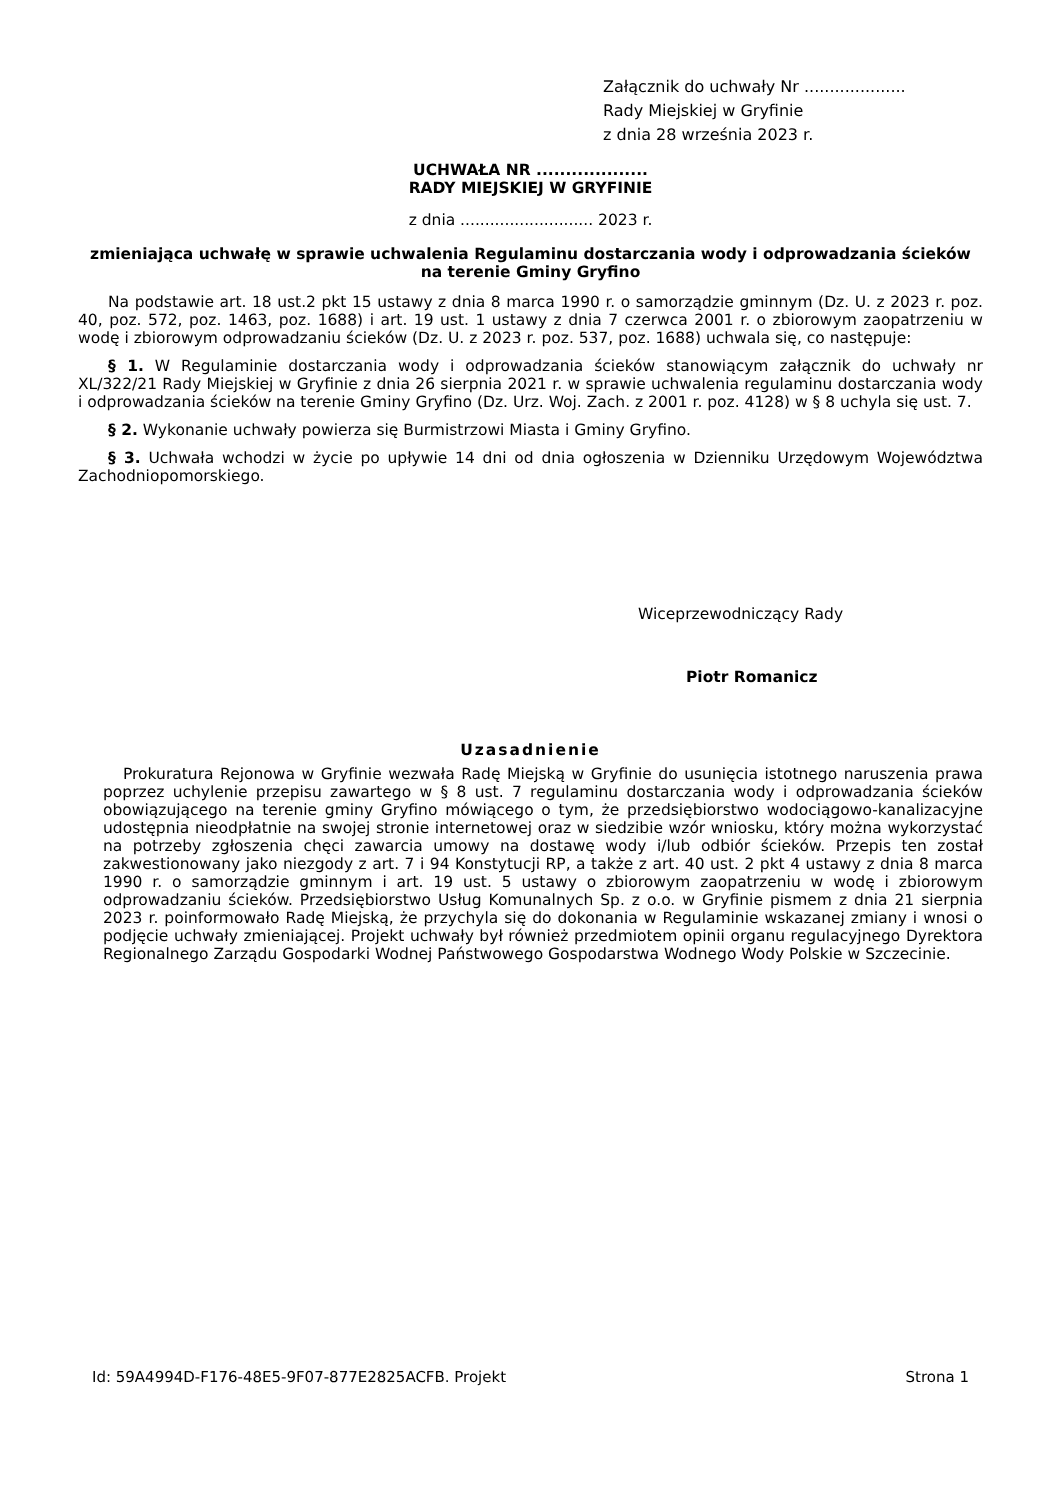Załącznik do uchwały Nr ....................
Rady Miejskiej w Gryfinie
z dnia 28 września 2023 r.
UCHWAŁA NR ...................
RADY MIEJSKIEJ W GRYFINIE
z dnia ........................... 2023 r.
zmieniająca uchwałę w sprawie uchwalenia Regulaminu dostarczania wody i odprowadzania ścieków na terenie Gminy Gryfino
Na podstawie art. 18 ust.2 pkt 15 ustawy z dnia 8 marca 1990 r. o samorządzie gminnym (Dz. U. z 2023 r. poz. 40, poz. 572, poz. 1463, poz. 1688) i art. 19 ust. 1 ustawy z dnia 7 czerwca 2001 r. o zbiorowym zaopatrzeniu w wodę i zbiorowym odprowadzaniu ścieków (Dz. U. z 2023 r. poz. 537, poz. 1688) uchwala się, co następuje:
§ 1. W Regulaminie dostarczania wody i odprowadzania ścieków stanowiącym załącznik do uchwały nr XL/322/21 Rady Miejskiej w Gryfinie z dnia 26 sierpnia 2021 r. w sprawie uchwalenia regulaminu dostarczania wody i odprowadzania ścieków na terenie Gminy Gryfino (Dz. Urz. Woj. Zach. z 2001 r. poz. 4128) w § 8 uchyla się ust. 7.
§ 2. Wykonanie uchwały powierza się Burmistrzowi Miasta i Gminy Gryfino.
§ 3. Uchwała wchodzi w życie po upływie 14 dni od dnia ogłoszenia w Dzienniku Urzędowym Województwa Zachodniopomorskiego.
Wiceprzewodniczący Rady
Piotr Romanicz
Uzasadnienie
Prokuratura Rejonowa w Gryfinie wezwała Radę Miejską w Gryfinie do usunięcia istotnego naruszenia prawa poprzez uchylenie przepisu zawartego w § 8 ust. 7 regulaminu dostarczania wody i odprowadzania ścieków obowiązującego na terenie gminy Gryfino mówiącego o tym, że przedsiębiorstwo wodociągowo-kanalizacyjne udostępnia nieodpłatnie na swojej stronie internetowej oraz w siedzibie wzór wniosku, który można wykorzystać na potrzeby zgłoszenia chęci zawarcia umowy na dostawę wody i/lub odbiór ścieków. Przepis ten został zakwestionowany jako niezgody z art. 7 i 94 Konstytucji RP, a także z art. 40 ust. 2 pkt 4 ustawy z dnia 8 marca 1990 r. o samorządzie gminnym i art. 19 ust. 5 ustawy o zbiorowym zaopatrzeniu w wodę i zbiorowym odprowadzaniu ścieków. Przedsiębiorstwo Usług Komunalnych Sp. z o.o. w Gryfinie pismem z dnia 21 sierpnia 2023 r. poinformowało Radę Miejską, że przychyla się do dokonania w Regulaminie wskazanej zmiany i wnosi o podjęcie uchwały zmieniającej. Projekt uchwały był również przedmiotem opinii organu regulacyjnego Dyrektora Regionalnego Zarządu Gospodarki Wodnej Państwowego Gospodarstwa Wodnego Wody Polskie w Szczecinie.
Id: 59A4994D-F176-48E5-9F07-877E2825ACFB. Projekt Strona 1